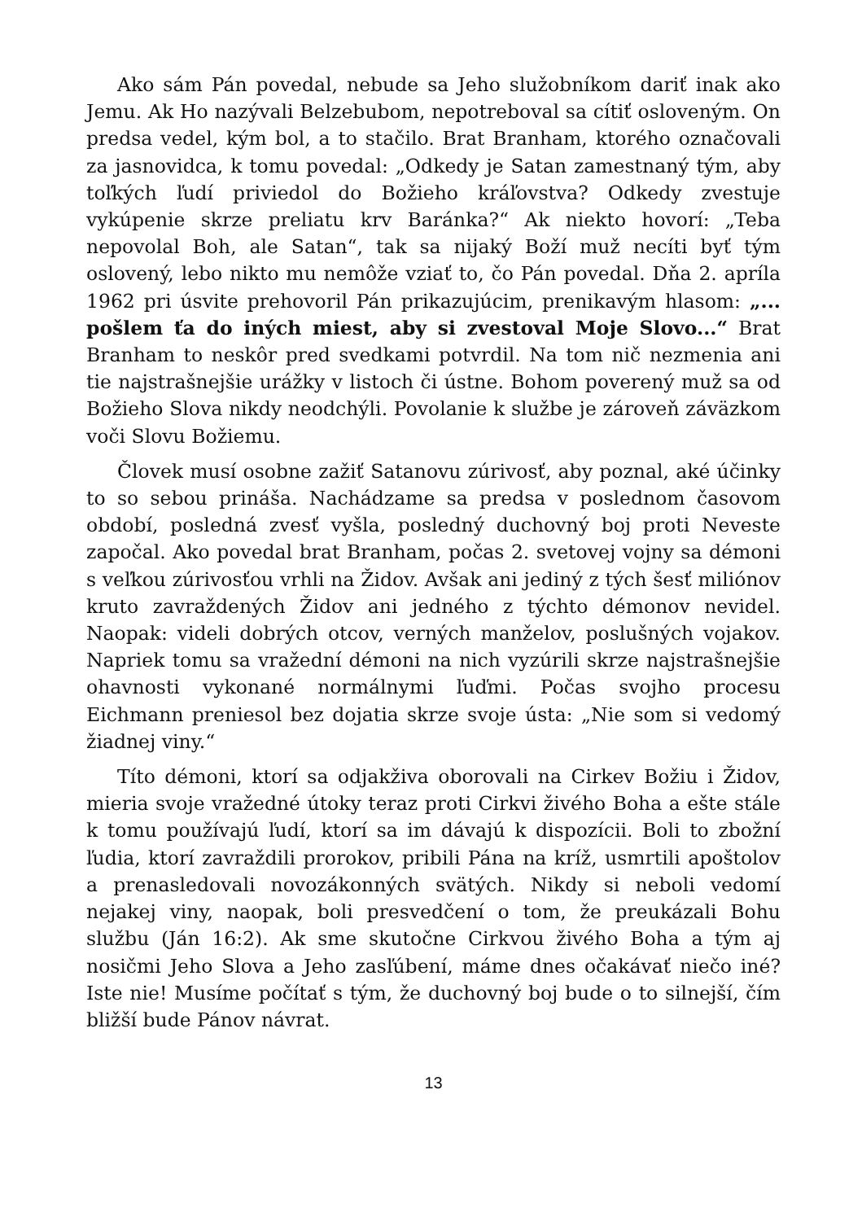Ako sám Pán povedal, nebude sa Jeho služobníkom dariť inak ako Jemu. Ak Ho nazývali Belzebubom, nepotreboval sa cítiť osloveným. On predsa vedel, kým bol, a to stačilo. Brat Branham, ktorého označovali za jasnovidca, k tomu povedal: „Odkedy je Satan zamestnaný tým, aby toľkých ľudí priviedol do Božieho kráľovstva? Odkedy zvestuje vykúpenie skrze preliatu krv Baránka?“ Ak niekto hovorí: „Teba nepovolal Boh, ale Satan“, tak sa nijaký Boží muž necíti byť tým oslovený, lebo nikto mu nemôže vziať to, čo Pán povedal. Dňa 2. apríla 1962 pri úsvite prehovoril Pán prikazujúcim, prenikavým hlasom: „... pošlem ťa do iných miest, aby si zvestoval Moje Slovo...“ Brat Branham to neskôr pred svedkami potvrdil. Na tom nič nezmenia ani tie najstrašnejšie urážky v listoch či ústne. Bohom poverený muž sa od Božieho Slova nikdy neodchýli. Povolanie k službe je zároveň záväzkom voči Slovu Božiemu.
Človek musí osobne zažiť Satanovu zúrivosť, aby poznal, aké účinky to so sebou prináša. Nachádzame sa predsa v poslednom časovom období, posledná zvesť vyšla, posledný duchovný boj proti Neveste započal. Ako povedal brat Branham, počas 2. svetovej vojny sa démoni s veľkou zúrivosťou vrhli na Židov. Avšak ani jediný z tých šesť miliónov kruto zavraždených Židov ani jedného z týchto démonov nevidel. Naopak: videli dobrých otcov, verných manželov, poslušných vojakov. Napriek tomu sa vražední démoni na nich vyzúrili skrze najstrašnejšie ohavnosti vykonané normálnymi ľuďmi. Počas svojho procesu Eichmann preniesol bez dojatia skrze svoje ústa: „Nie som si vedomý žiadnej viny.“
Títo démoni, ktorí sa odjakživa oborovali na Cirkev Božiu i Židov, mieria svoje vražedné útoky teraz proti Cirkvi živého Boha a ešte stále k tomu používajú ľudí, ktorí sa im dávajú k dispozícii. Boli to zbožní ľudia, ktorí zavraždili prorokov, pribili Pána na kríž, usmrtili apoštolov a prenasledovali novozákonných svätých. Nikdy si neboli vedomí nejakej viny, naopak, boli presvedčení o tom, že preukázali Bohu službu (Ján 16:2). Ak sme skutočne Cirkvou živého Boha a tým aj nosičmi Jeho Slova a Jeho zasľúbení, máme dnes očakávať niečo iné? Iste nie! Musíme počítať s tým, že duchovný boj bude o to silnejší, čím bližší bude Pánov návrat.
13